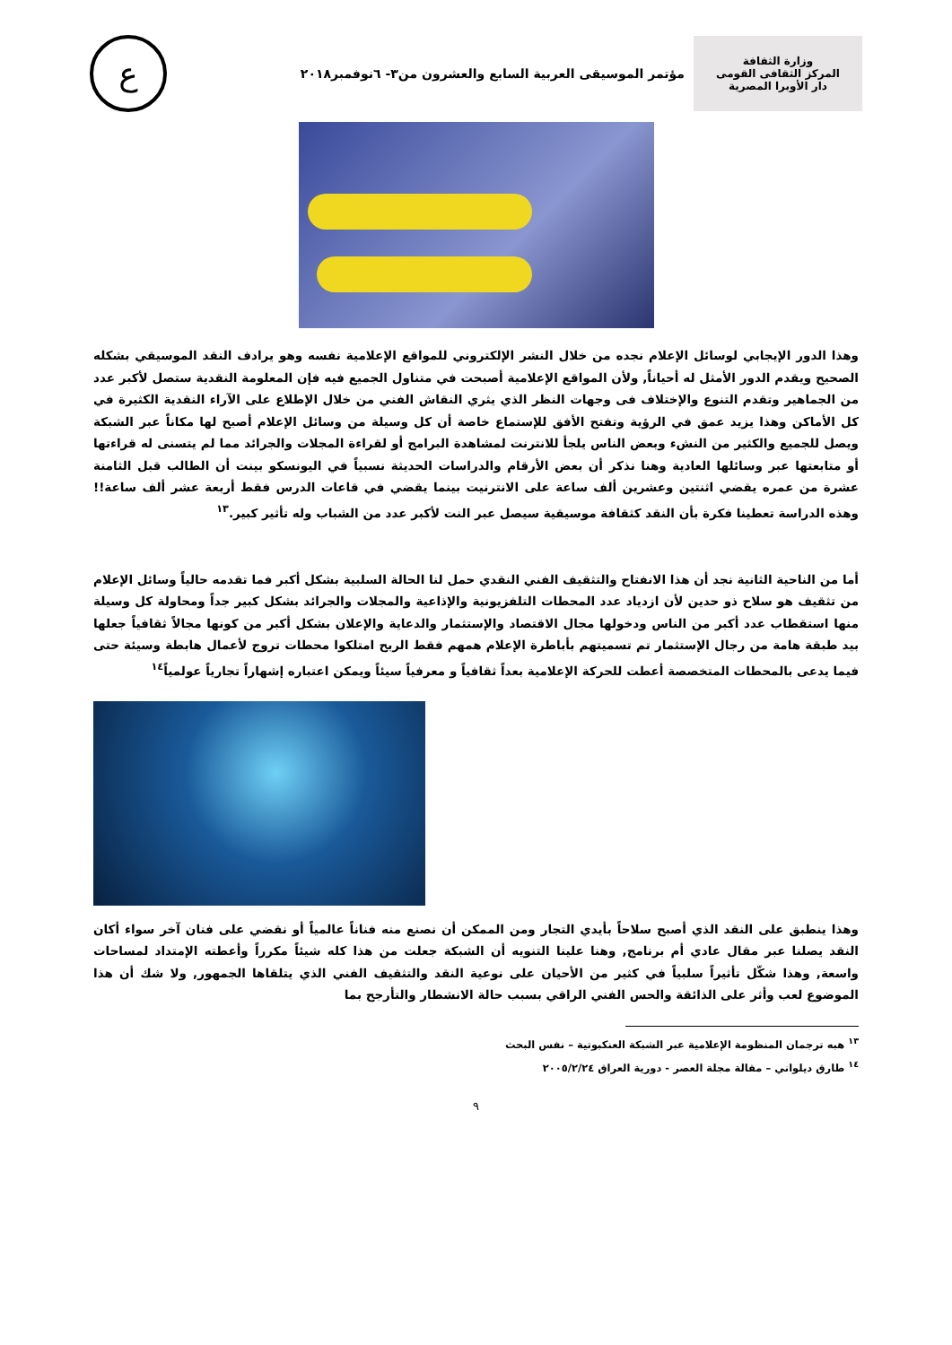وزارة الثقافة
المركز الثقافى القومى
دار الأوبرا المصرية
مؤتمر الموسيقى العربية السابع والعشرون من٣- ٦نوفمبر٢٠١٨
ع
وهذا الدور الإيجابي لوسائل الإعلام نجده من خلال النشر الإلكتروني للمواقع الإعلامية نفسه وهو يرادف النقد الموسيقي بشكله الصحيح ويقدم الدور الأمثل له أحياناً, ولأن المواقع الإعلامية أصبحت في متناول الجميع فيه فإن المعلومة النقدية ستصل لأكبر عدد من الجماهير وتقدم التنوع والإختلاف فى وجهات النظر الذي يثري النقاش الفني من خلال الإطلاع على الآراء النقدية الكثيرة في كل الأماكن وهذا يزيد عمق في الرؤية وتفتح الأفق للإستماع خاصة أن كل وسيلة من وسائل الإعلام أصبح لها مكاناً عبر الشبكة ويصل للجميع والكثير من النشء وبعض الناس يلجأ للانترنت لمشاهدة البرامج أو لقراءة المجلات والجرائد مما لم يتسنى له قراءتها أو متابعتها عبر وسائلها العادية وهنا نذكر أن بعض الأرقام والدراسات الحديثة نسبياً في اليونسكو بينت أن الطالب قبل الثامنة عشرة من عمره يقضي اثنتين وعشرين ألف ساعة على الانترنيت بينما يقضي في قاعات الدرس فقط أربعة عشر ألف ساعة!!وهذه الدراسة تعطينا فكرة بأن النقد كثقافة موسيقية سيصل عبر النت لأكبر عدد من الشباب وله تأثير كبير.<sup>١٣</sup>
أما من الناحية الثانية نجد أن هذا الانفتاح والتثقيف الفني النقدي حمل لنا الحالة السلبية بشكل أكبر فما تقدمه حالياً وسائل الإعلام من تثقيف هو سلاح ذو حدين لأن ازدياد عدد المحطات التلفزيونية والإذاعية والمجلات والجرائد بشكل كبير جداً ومحاولة كل وسيلة منها استقطاب عدد أكبر من الناس ودخولها مجال الاقتصاد والإستثمار والدعاية والإعلان بشكل أكبر من كونها مجالاً ثقافياً جعلها بيد طبقة هامة من رجال الإستثمار تم تسميتهم بأباطرة الإعلام همهم فقط الربح امتلكوا محطات تروج لأعمال هابطة وسيئة حتى فيما يدعى بالمحطات المتخصصة أعطت للحركة الإعلامية بعداً ثقافياً و معرفياً سيئاً ويمكن اعتباره إشهاراً تجارياً عولمياً<sup>١٤</sup>
وهذا ينطبق على النقد الذي أصبح سلاحاً بأيدي التجار ومن الممكن أن نصنع منه فناناً عالمياً أو نقضي على فنان آخر سواء أكان النقد يصلنا عبر مقال عادي أم برنامج, وهنا علينا التنويه أن الشبكة جعلت من هذا كله شيئاً مكرراً وأعطته الإمتداد لمساحات واسعة, وهذا شكّل تأثيراً سلبياً في كثير من الأحيان على نوعية النقد والتثقيف الفني الذي يتلقاها الجمهور, ولا شك أن هذا الموضوع لعب وأثر على الذائقة والحس الفني الراقي بسبب حالة الانشطار والتأرجح بما
<sup>١٣</sup> هبه ترجمان المنظومة الإعلامية عبر الشبكة العنكبوتية – نفس البحث
<sup>١٤</sup> طارق ديلواني – مقالة مجلة العصر - دورية العراق ٢٠٠٥/٢/٢٤
٩